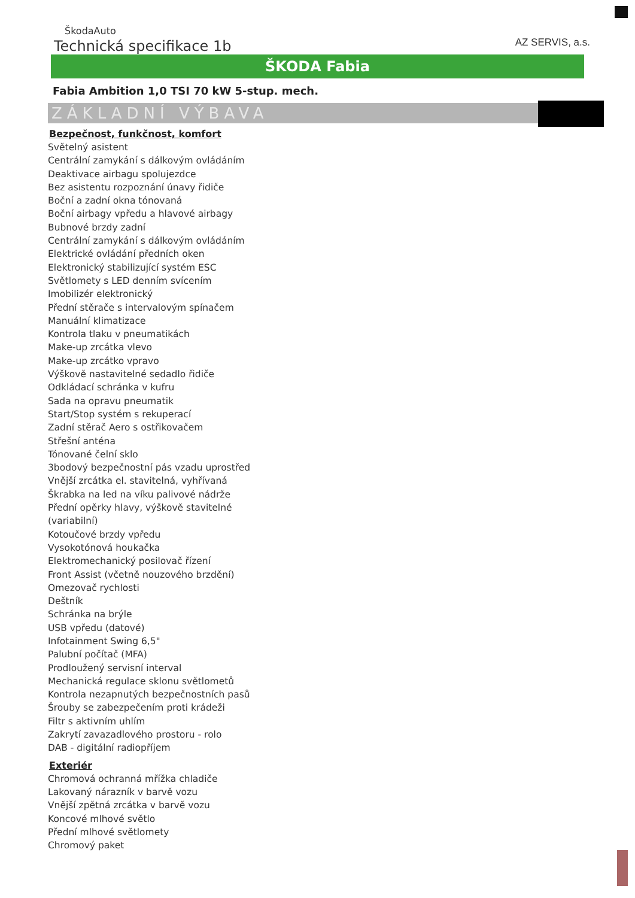ŠkodaAuto
Technická specifikace 1b
AZ SERVIS, a.s.
ŠKODA Fabia
Fabia Ambition 1,0 TSI 70 kW 5-stup. mech.
ZÁKLADNÍ VÝBAVA
Bezpečnost, funkčnost, komfort
Světelný asistent
Centrální zamykání s dálkovým ovládáním
Deaktivace airbagu spolujezdce
Bez asistentu rozpoznání únavy řidiče
Boční a zadní okna tónovaná
Boční airbagy vpředu a hlavové airbagy
Bubnové brzdy zadní
Centrální zamykání s dálkovým ovládáním
Elektrické ovládání předních oken
Elektronický stabilizující systém ESC
Světlomety s LED denním svícením
Imobilizér elektronický
Přední stěrače s intervalovým spínačem
Manuální klimatizace
Kontrola tlaku v pneumatikách
Make-up zrcátka vlevo
Make-up zrcátko vpravo
Výškově nastavitelné sedadlo řidiče
Odkládací schránka v kufru
Sada na opravu pneumatik
Start/Stop systém s rekuperací
Zadní stěrač Aero s ostřikovačem
Střešní anténa
Tónované čelní sklo
3bodový bezpečnostní pás vzadu uprostřed
Vnější zrcátka el. stavitelná, vyhřívaná
Škrabka na led na víku palivové nádrže
Přední opěrky hlavy, výškově stavitelné
(variabilní)
Kotoučové brzdy vpředu
Vysokotónová houkačka
Elektromechanický posilovač řízení
Front Assist (včetně nouzového brzdění)
Omezovač rychlosti
Deštník
Schránka na brýle
USB vpředu (datové)
Infotainment Swing 6,5"
Palubní počítač (MFA)
Prodloužený servisní interval
Mechanická regulace sklonu světlometů
Kontrola nezapnutých bezpečnostních pasů
Šrouby se zabezpečením proti krádeži
Filtr s aktivním uhlím
Zakrytí zavazadlového prostoru - rolo
DAB - digitální radiopříjem
Exteriér
Chromová ochranná mřížka chladiče
Lakovaný nárazník v barvě vozu
Vnější zpětná zrcátka v barvě vozu
Koncové mlhové světlo
Přední mlhové světlomety
Chromový paket